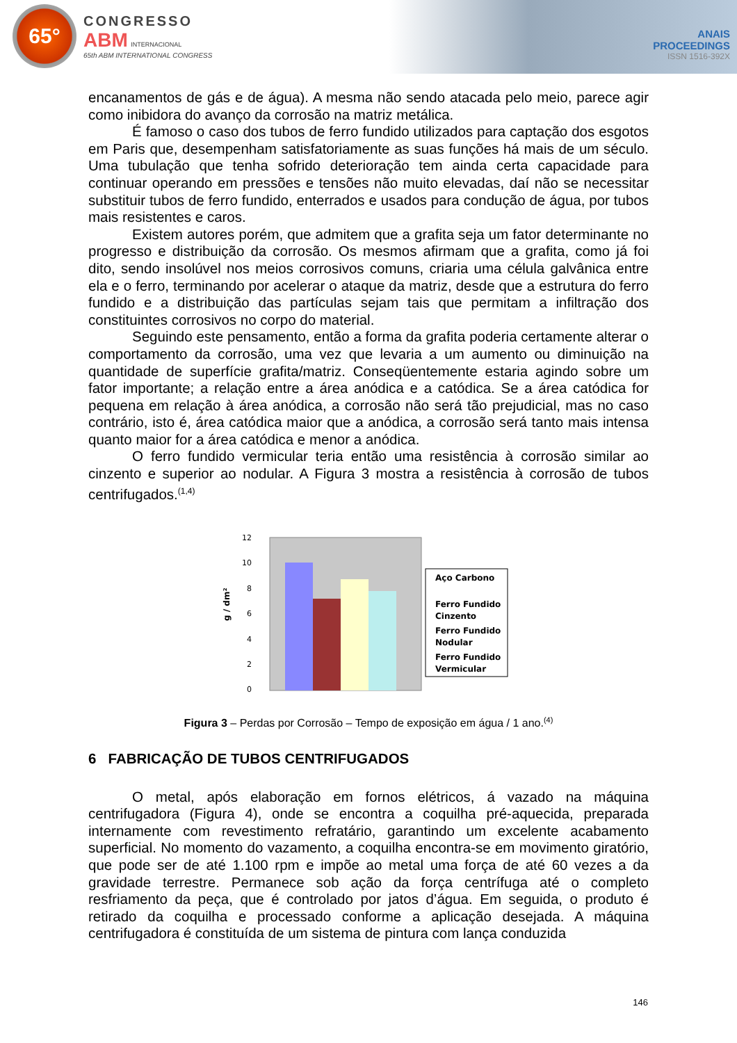65°
CONGRESSO
ABM INTERNACIONAL
65th ABM INTERNATIONAL CONGRESS
ANAIS
PROCEEDINGS
ISSN 1516-392X
encanamentos de gás e de água). A mesma não sendo atacada pelo meio, parece agir como inibidora do avanço da corrosão na matriz metálica.
É famoso o caso dos tubos de ferro fundido utilizados para captação dos esgotos em Paris que, desempenham satisfatoriamente as suas funções há mais de um século. Uma tubulação que tenha sofrido deterioração tem ainda certa capacidade para continuar operando em pressões e tensões não muito elevadas, daí não se necessitar substituir tubos de ferro fundido, enterrados e usados para condução de água, por tubos mais resistentes e caros.
Existem autores porém, que admitem que a grafita seja um fator determinante no progresso e distribuição da corrosão. Os mesmos afirmam que a grafita, como já foi dito, sendo insolúvel nos meios corrosivos comuns, criaria uma célula galvânica entre ela e o ferro, terminando por acelerar o ataque da matriz, desde que a estrutura do ferro fundido e a distribuição das partículas sejam tais que permitam a infiltração dos constituintes corrosivos no corpo do material.
Seguindo este pensamento, então a forma da grafita poderia certamente alterar o comportamento da corrosão, uma vez que levaria a um aumento ou diminuição na quantidade de superfície grafita/matriz. Conseqüentemente estaria agindo sobre um fator importante; a relação entre a área anódica e a catódica. Se a área catódica for pequena em relação à área anódica, a corrosão não será tão prejudicial, mas no caso contrário, isto é, área catódica maior que a anódica, a corrosão será tanto mais intensa quanto maior for a área catódica e menor a anódica.
O ferro fundido vermicular teria então uma resistência à corrosão similar ao cinzento e superior ao nodular. A Figura 3 mostra a resistência à corrosão de tubos centrifugados.<sup>(1,4)</sup>
g / dm²
0
2
4
6
8
10
12
Aço Carbono
Ferro Fundido
Cinzento
Ferro Fundido
Nodular
Ferro Fundido
Vermicular
Figura 3 – Perdas por Corrosão – Tempo de exposição em água / 1 ano.<sup>(4)</sup>
6 FABRICAÇÃO DE TUBOS CENTRIFUGADOS
O metal, após elaboração em fornos elétricos, á vazado na máquina centrifugadora (Figura 4), onde se encontra a coquilha pré-aquecida, preparada internamente com revestimento refratário, garantindo um excelente acabamento superficial. No momento do vazamento, a coquilha encontra-se em movimento giratório, que pode ser de até 1.100 rpm e impõe ao metal uma força de até 60 vezes a da gravidade terrestre. Permanece sob ação da força centrífuga até o completo resfriamento da peça, que é controlado por jatos d’água. Em seguida, o produto é retirado da coquilha e processado conforme a aplicação desejada. A máquina centrifugadora é constituída de um sistema de pintura com lança conduzida
146